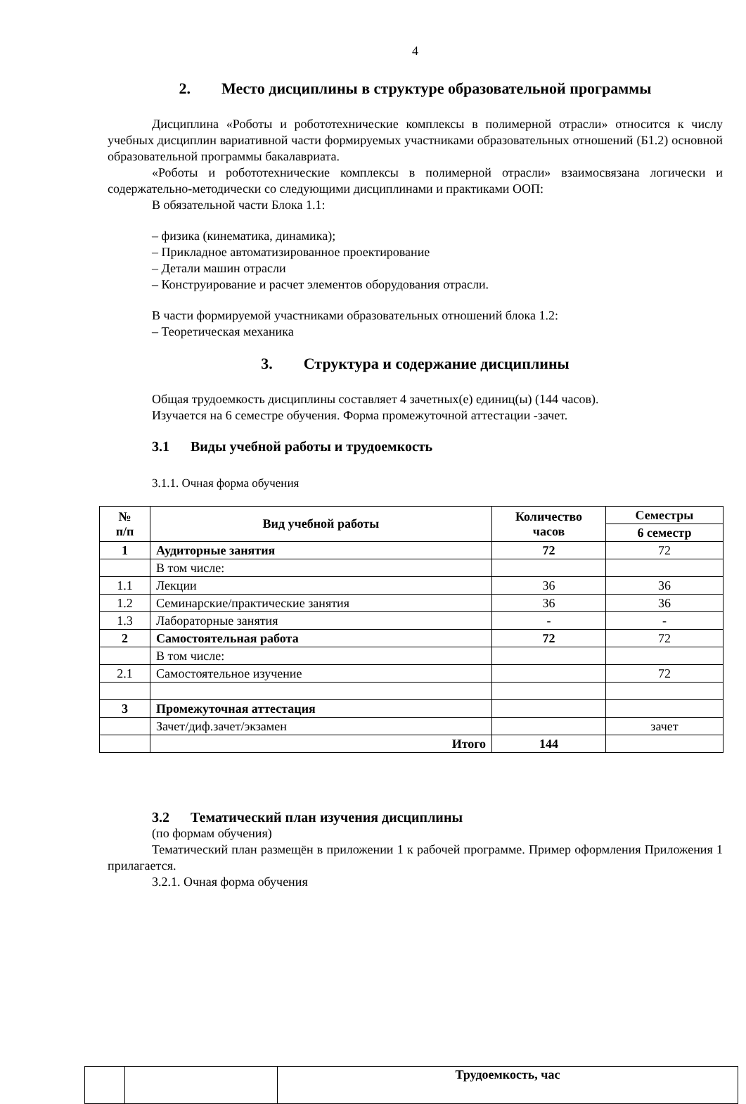4
2. Место дисциплины в структуре образовательной программы
Дисциплина «Роботы и робототехнические комплексы в полимерной отрасли» относится к числу учебных дисциплин вариативной части формируемых участниками образовательных отношений (Б1.2) основной образовательной программы бакалавриата.
«Роботы и робототехнические комплексы в полимерной отрасли» взаимосвязана логически и содержательно-методически со следующими дисциплинами и практиками ООП:
В обязательной части Блока 1.1:
– физика (кинематика, динамика);
– Прикладное автоматизированное проектирование
– Детали машин отрасли
– Конструирование и расчет элементов оборудования отрасли.
В части формируемой участниками образовательных отношений блока 1.2:
– Теоретическая механика
3. Структура и содержание дисциплины
Общая трудоемкость дисциплины составляет 4 зачетных(е) единиц(ы) (144 часов).
Изучается на 6 семестре обучения. Форма промежуточной аттестации -зачет.
3.1 Виды учебной работы и трудоемкость
3.1.1. Очная форма обучения
| № п/п | Вид учебной работы | Количество часов | Семестры |
| --- | --- | --- | --- |
| | | | 6 семестр |
| 1 | Аудиторные занятия | 72 | 72 |
| | В том числе: | | |
| 1.1 | Лекции | 36 | 36 |
| 1.2 | Семинарские/практические занятия | 36 | 36 |
| 1.3 | Лабораторные занятия | - | - |
| 2 | Самостоятельная работа | 72 | 72 |
| | В том числе: | | |
| 2.1 | Самостоятельное изучение | | 72 |
| 3 | Промежуточная аттестация | | |
| | Зачет/диф.зачет/экзамен | | зачет |
| | Итого | 144 | |
3.2 Тематический план изучения дисциплины
(по формам обучения)
Тематический план размещён в приложении 1 к рабочей программе. Пример оформления Приложения 1 прилагается.
3.2.1. Очная форма обучения
| | | Трудоемкость, час |